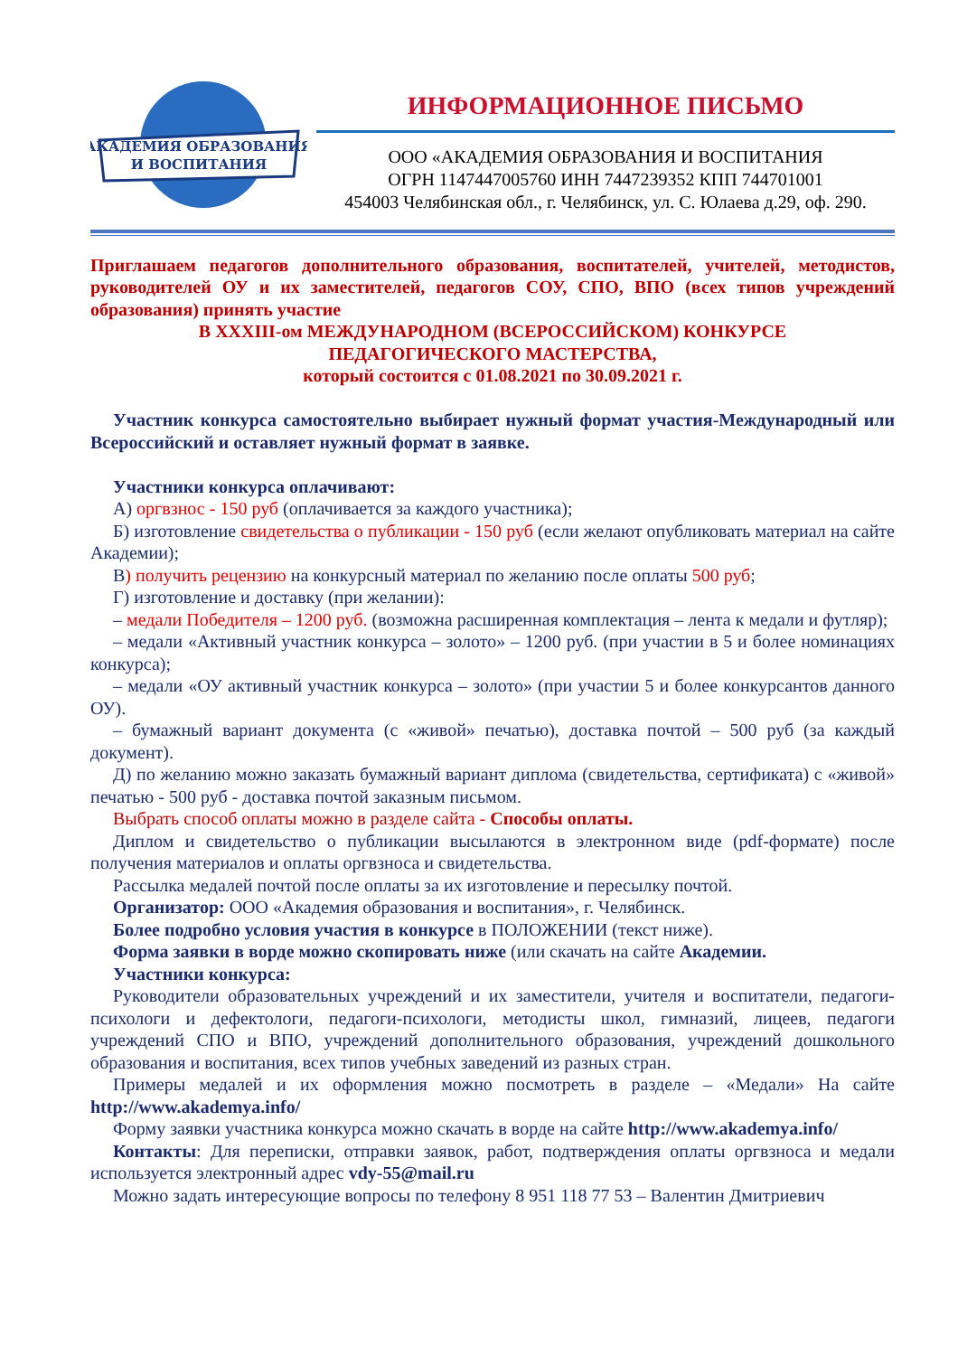АКАДЕМИЯ ОБРАЗОВАНИЯ
И ВОСПИТАНИЯ
ИНФОРМАЦИОННОЕ ПИСЬМО
ООО «АКАДЕМИЯ ОБРАЗОВАНИЯ И ВОСПИТАНИЯ
ОГРН 1147447005760 ИНН 7447239352 КПП 744701001
454003 Челябинская обл., г. Челябинск, ул. С. Юлаева д.29, оф. 290.
Приглашаем педагогов дополнительного образования, воспитателей, учителей, методистов, руководителей ОУ и их заместителей, педагогов СОУ, СПО, ВПО (всех типов учреждений образования) принять участие
В XXXIII-ом МЕЖДУНАРОДНОМ (ВСЕРОССИЙСКОМ) КОНКУРСЕ
ПЕДАГОГИЧЕСКОГО МАСТЕРСТВА,
который состоится с 01.08.2021 по 30.09.2021 г.
Участник конкурса самостоятельно выбирает нужный формат участия-Международный или Всероссийский и оставляет нужный формат в заявке.
Участники конкурса оплачивают:
А) оргвзнос - 150 руб (оплачивается за каждого участника);
Б) изготовление свидетельства о публикации - 150 руб (если желают опубликовать материал на сайте Академии);
В) получить рецензию на конкурсный материал по желанию после оплаты 500 руб;
Г) изготовление и доставку (при желании):
– медали Победителя – 1200 руб. (возможна расширенная комплектация – лента к медали и футляр);
– медали «Активный участник конкурса – золото» – 1200 руб. (при участии в 5 и более номинациях конкурса);
– медали «ОУ активный участник конкурса – золото» (при участии 5 и более конкурсантов данного ОУ).
– бумажный вариант документа (с «живой» печатью), доставка почтой – 500 руб (за каждый документ).
Д) по желанию можно заказать бумажный вариант диплома (свидетельства, сертификата) с «живой» печатью - 500 руб - доставка почтой заказным письмом.
Выбрать способ оплаты можно в разделе сайта - Способы оплаты.
Диплом и свидетельство о публикации высылаются в электронном виде (pdf-формате) после получения материалов и оплаты оргвзноса и свидетельства.
Рассылка медалей почтой после оплаты за их изготовление и пересылку почтой.
Организатор: ООО «Академия образования и воспитания», г. Челябинск.
Более подробно условия участия в конкурсе в ПОЛОЖЕНИИ (текст ниже).
Форма заявки в ворде можно скопировать ниже (или скачать на сайте Академии.
Участники конкурса:
Руководители образовательных учреждений и их заместители, учителя и воспитатели, педагоги-психологи и дефектологи, педагоги-психологи, методисты школ, гимназий, лицеев, педагоги учреждений СПО и ВПО, учреждений дополнительного образования, учреждений дошкольного образования и воспитания, всех типов учебных заведений из разных стран.
Примеры медалей и их оформления можно посмотреть в разделе – «Медали» На сайте http://www.akademya.info/
Форму заявки участника конкурса можно скачать в ворде на сайте http://www.akademya.info/
Контакты: Для переписки, отправки заявок, работ, подтверждения оплаты оргвзноса и медали используется электронный адрес vdy-55@mail.ru
Можно задать интересующие вопросы по телефону 8 951 118 77 53 – Валентин Дмитриевич